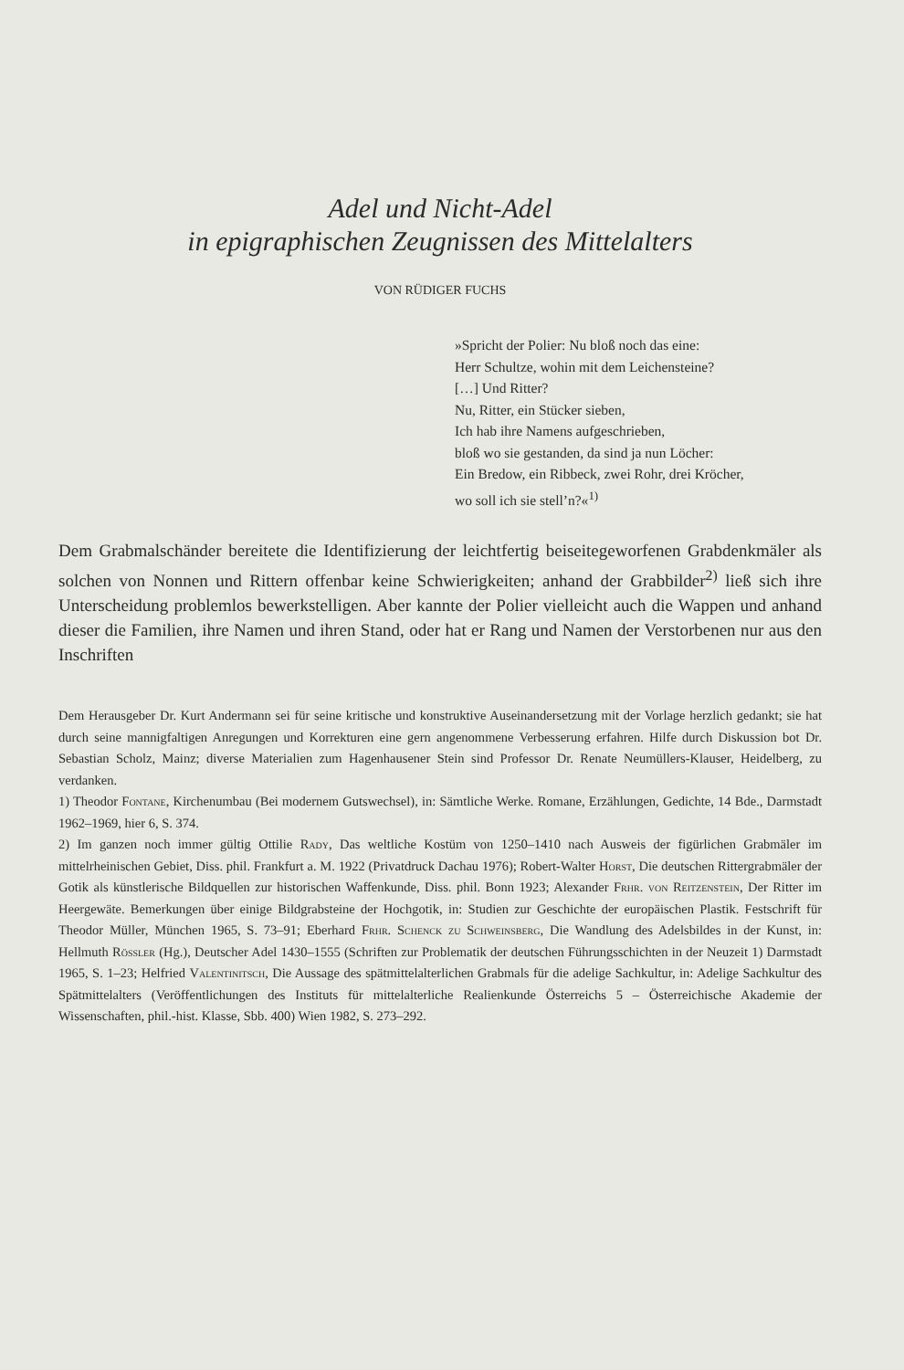Adel und Nicht-Adel
in epigraphischen Zeugnissen des Mittelalters
VON RÜDIGER FUCHS
»Spricht der Polier: Nu bloß noch das eine:
Herr Schultze, wohin mit dem Leichensteine?
[…] Und Ritter?
Nu, Ritter, ein Stücker sieben,
Ich hab ihre Namens aufgeschrieben,
bloß wo sie gestanden, da sind ja nun Löcher:
Ein Bredow, ein Ribbeck, zwei Rohr, drei Kröcher,
wo soll ich sie stell’n?«<sup>1)</sup>
Dem Grabmalschänder bereitete die Identifizierung der leichtfertig beiseitegeworfenen Grabdenkmäler als solchen von Nonnen und Rittern offenbar keine Schwierigkeiten; anhand der Grabbilder<sup>2)</sup> ließ sich ihre Unterscheidung problemlos bewerkstelligen. Aber kannte der Polier vielleicht auch die Wappen und anhand dieser die Familien, ihre Namen und ihren Stand, oder hat er Rang und Namen der Verstorbenen nur aus den Inschriften
Dem Herausgeber Dr. Kurt Andermann sei für seine kritische und konstruktive Auseinandersetzung mit der Vorlage herzlich gedankt; sie hat durch seine mannigfaltigen Anregungen und Korrekturen eine gern angenommene Verbesserung erfahren. Hilfe durch Diskussion bot Dr. Sebastian Scholz, Mainz; diverse Materialien zum Hagenhausener Stein sind Professor Dr. Renate Neumüllers-Klauser, Heidelberg, zu verdanken.
1) Theodor Fontane, Kirchenumbau (Bei modernem Gutswechsel), in: Sämtliche Werke. Romane, Erzählungen, Gedichte, 14 Bde., Darmstadt 1962–1969, hier 6, S. 374.
2) Im ganzen noch immer gültig Ottilie Rady, Das weltliche Kostüm von 1250–1410 nach Ausweis der figürlichen Grabmäler im mittelrheinischen Gebiet, Diss. phil. Frankfurt a. M. 1922 (Privatdruck Dachau 1976); Robert-Walter Horst, Die deutschen Rittergrabmäler der Gotik als künstlerische Bildquellen zur historischen Waffenkunde, Diss. phil. Bonn 1923; Alexander Frhr. von Reitzenstein, Der Ritter im Heergewäte. Bemerkungen über einige Bildgrabsteine der Hochgotik, in: Studien zur Geschichte der europäischen Plastik. Festschrift für Theodor Müller, München 1965, S. 73–91; Eberhard Frhr. Schenck zu Schweinsberg, Die Wandlung des Adelsbildes in der Kunst, in: Hellmuth Rössler (Hg.), Deutscher Adel 1430–1555 (Schriften zur Problematik der deutschen Führungsschichten in der Neuzeit 1) Darmstadt 1965, S. 1–23; Helfried Valentinitsch, Die Aussage des spätmittelalterlichen Grabmals für die adelige Sachkultur, in: Adelige Sachkultur des Spätmittelalters (Veröffentlichungen des Instituts für mittelalterliche Realienkunde Österreichs 5 – Österreichische Akademie der Wissenschaften, phil.-hist. Klasse, Sbb. 400) Wien 1982, S. 273–292.